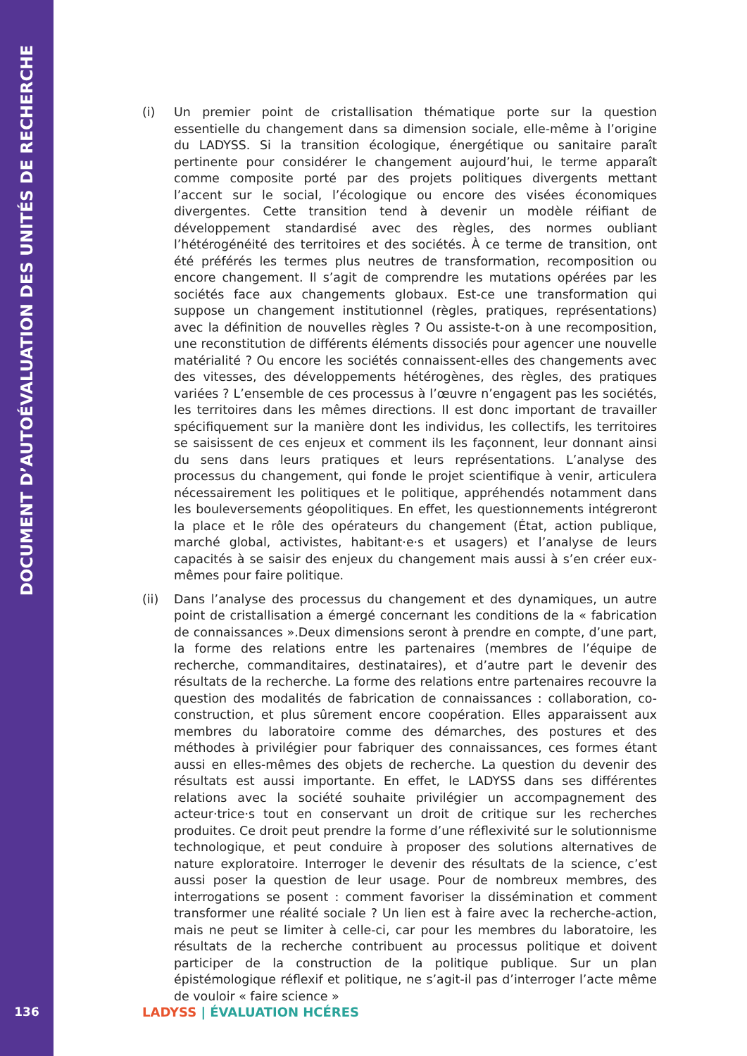DOCUMENT D’AUTOÉVALUATION DES UNITÉS DE RECHERCHE
(i) Un premier point de cristallisation thématique porte sur la question essentielle du changement dans sa dimension sociale, elle-même à l’origine du LADYSS. Si la transition écologique, énergétique ou sanitaire paraît pertinente pour considérer le changement aujourd’hui, le terme apparaît comme composite porté par des projets politiques divergents mettant l’accent sur le social, l’écologique ou encore des visées économiques divergentes. Cette transition tend à devenir un modèle réifiant de développement standardisé avec des règles, des normes oubliant l’hétérogénéité des territoires et des sociétés. À ce terme de transition, ont été préférés les termes plus neutres de transformation, recomposition ou encore changement. Il s’agit de comprendre les mutations opérées par les sociétés face aux changements globaux. Est-ce une transformation qui suppose un changement institutionnel (règles, pratiques, représentations) avec la définition de nouvelles règles ? Ou assiste-t-on à une recomposition, une reconstitution de différents éléments dissociés pour agencer une nouvelle matérialité ? Ou encore les sociétés connaissent-elles des changements avec des vitesses, des développements hétérogènes, des règles, des pratiques variées ? L’ensemble de ces processus à l’œuvre n’engagent pas les sociétés, les territoires dans les mêmes directions. Il est donc important de travailler spécifiquement sur la manière dont les individus, les collectifs, les territoires se saisissent de ces enjeux et comment ils les façonnent, leur donnant ainsi du sens dans leurs pratiques et leurs représentations. L’analyse des processus du changement, qui fonde le projet scientifique à venir, articulera nécessairement les politiques et le politique, appréhendés notamment dans les bouleversements géopolitiques. En effet, les questionnements intégreront la place et le rôle des opérateurs du changement (État, action publique, marché global, activistes, habitant·e·s et usagers) et l’analyse de leurs capacités à se saisir des enjeux du changement mais aussi à s’en créer eux-mêmes pour faire politique.
(ii) Dans l’analyse des processus du changement et des dynamiques, un autre point de cristallisation a émergé concernant les conditions de la « fabrication de connaissances ».Deux dimensions seront à prendre en compte, d’une part, la forme des relations entre les partenaires (membres de l’équipe de recherche, commanditaires, destinataires), et d’autre part le devenir des résultats de la recherche. La forme des relations entre partenaires recouvre la question des modalités de fabrication de connaissances : collaboration, co-construction, et plus sûrement encore coopération. Elles apparaissent aux membres du laboratoire comme des démarches, des postures et des méthodes à privilégier pour fabriquer des connaissances, ces formes étant aussi en elles-mêmes des objets de recherche. La question du devenir des résultats est aussi importante. En effet, le LADYSS dans ses différentes relations avec la société souhaite privilégier un accompagnement des acteur·trice·s tout en conservant un droit de critique sur les recherches produites. Ce droit peut prendre la forme d’une réflexivité sur le solutionnisme technologique, et peut conduire à proposer des solutions alternatives de nature exploratoire. Interroger le devenir des résultats de la science, c’est aussi poser la question de leur usage. Pour de nombreux membres, des interrogations se posent : comment favoriser la dissémination et comment transformer une réalité sociale ? Un lien est à faire avec la recherche-action, mais ne peut se limiter à celle-ci, car pour les membres du laboratoire, les résultats de la recherche contribuent au processus politique et doivent participer de la construction de la politique publique. Sur un plan épistémologique réflexif et politique, ne s’agit-il pas d’interroger l’acte même de vouloir « faire science »
136 LADYSS | ÉVALUATION HCÉRES